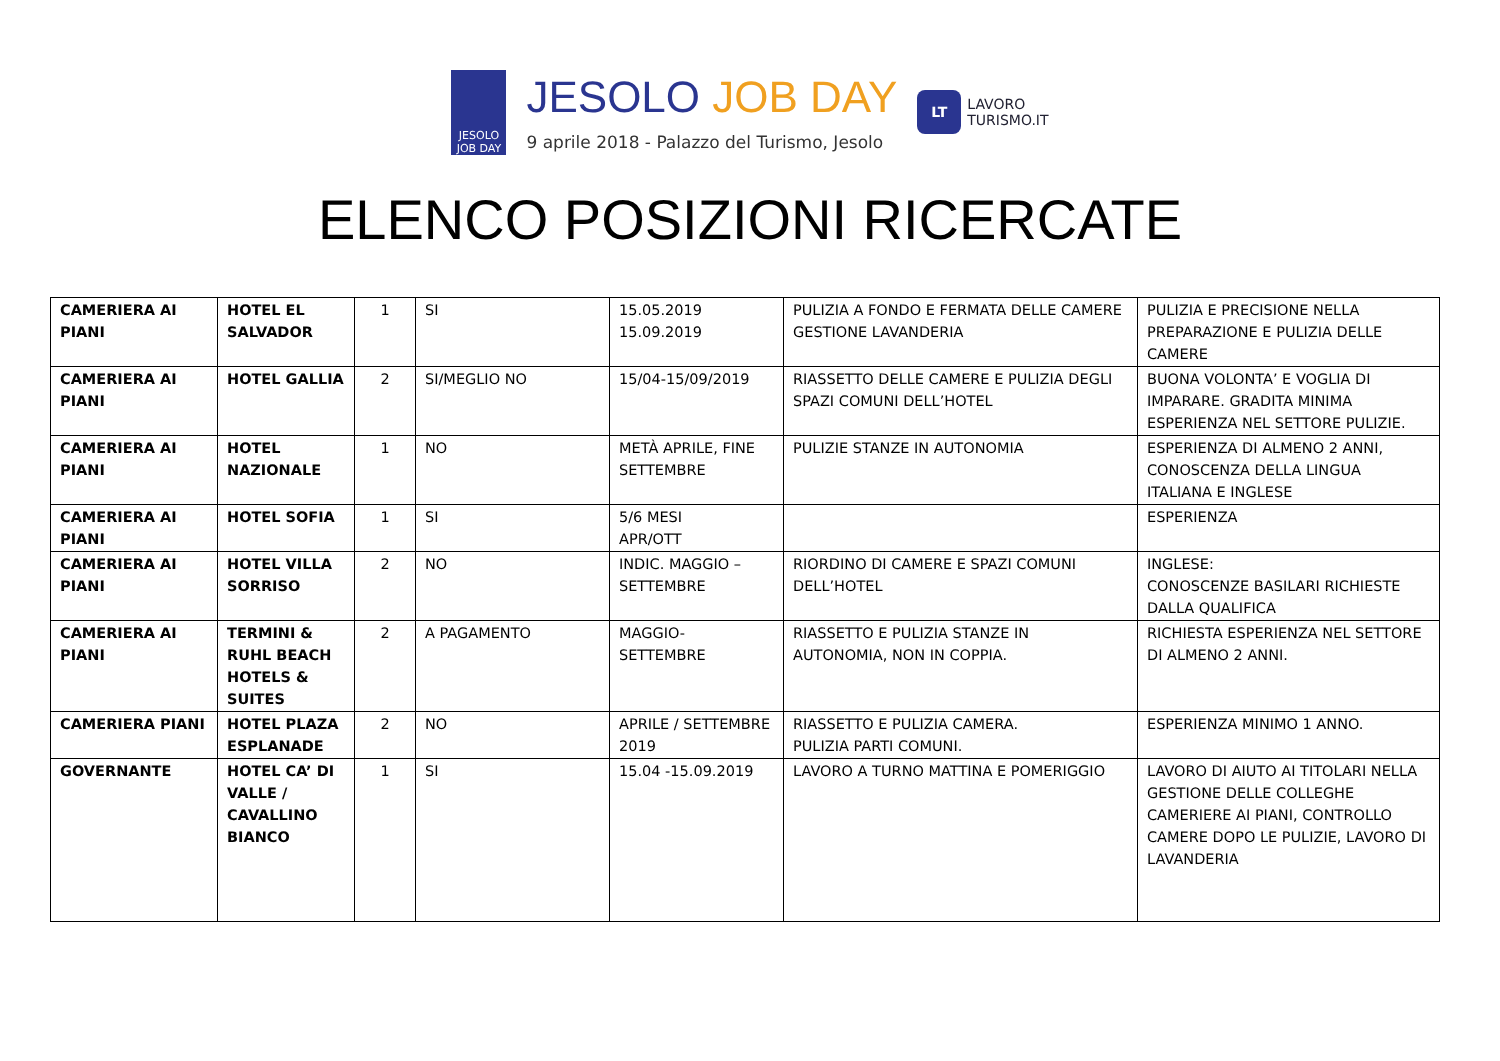JESOLO
JOB DAY
JESOLO JOB DAY
9 aprile 2018 - Palazzo del Turismo, Jesolo
LT
LAVORO
TURISMO.IT
ELENCO POSIZIONI RICERCATE
| CAMERIERA AI PIANI | HOTEL EL SALVADOR | 1 | SI | 15.05.2019 15.09.2019 | PULIZIA A FONDO E FERMATA DELLE CAMERE GESTIONE LAVANDERIA | PULIZIA E PRECISIONE NELLA PREPARAZIONE E PULIZIA DELLE CAMERE |
| CAMERIERA AI PIANI | HOTEL GALLIA | 2 | SI/MEGLIO NO | 15/04-15/09/2019 | RIASSETTO DELLE CAMERE E PULIZIA DEGLI SPAZI COMUNI DELL’HOTEL | BUONA VOLONTA’ E VOGLIA DI IMPARARE. GRADITA MINIMA ESPERIENZA NEL SETTORE PULIZIE. |
| CAMERIERA AI PIANI | HOTEL NAZIONALE | 1 | NO | METÀ APRILE, FINE SETTEMBRE | PULIZIE STANZE IN AUTONOMIA | ESPERIENZA DI ALMENO 2 ANNI, CONOSCENZA DELLA LINGUA ITALIANA E INGLESE |
| CAMERIERA AI PIANI | HOTEL SOFIA | 1 | SI | 5/6 MESI APR/OTT | | ESPERIENZA |
| CAMERIERA AI PIANI | HOTEL VILLA SORRISO | 2 | NO | INDIC. MAGGIO – SETTEMBRE | RIORDINO DI CAMERE E SPAZI COMUNI DELL’HOTEL | INGLESE: CONOSCENZE BASILARI RICHIESTE DALLA QUALIFICA |
| CAMERIERA AI PIANI | TERMINI & RUHL BEACH HOTELS & SUITES | 2 | A PAGAMENTO | MAGGIO- SETTEMBRE | RIASSETTO E PULIZIA STANZE IN AUTONOMIA, NON IN COPPIA. | RICHIESTA ESPERIENZA NEL SETTORE DI ALMENO 2 ANNI. |
| CAMERIERA PIANI | HOTEL PLAZA ESPLANADE | 2 | NO | APRILE / SETTEMBRE 2019 | RIASSETTO E PULIZIA CAMERA. PULIZIA PARTI COMUNI. | ESPERIENZA MINIMO 1 ANNO. |
| GOVERNANTE | HOTEL CA’ DI VALLE / CAVALLINO BIANCO | 1 | SI | 15.04 -15.09.2019 | LAVORO A TURNO MATTINA E POMERIGGIO | LAVORO DI AIUTO AI TITOLARI NELLA GESTIONE DELLE COLLEGHE CAMERIERE AI PIANI, CONTROLLO CAMERE DOPO LE PULIZIE, LAVORO DI LAVANDERIA |